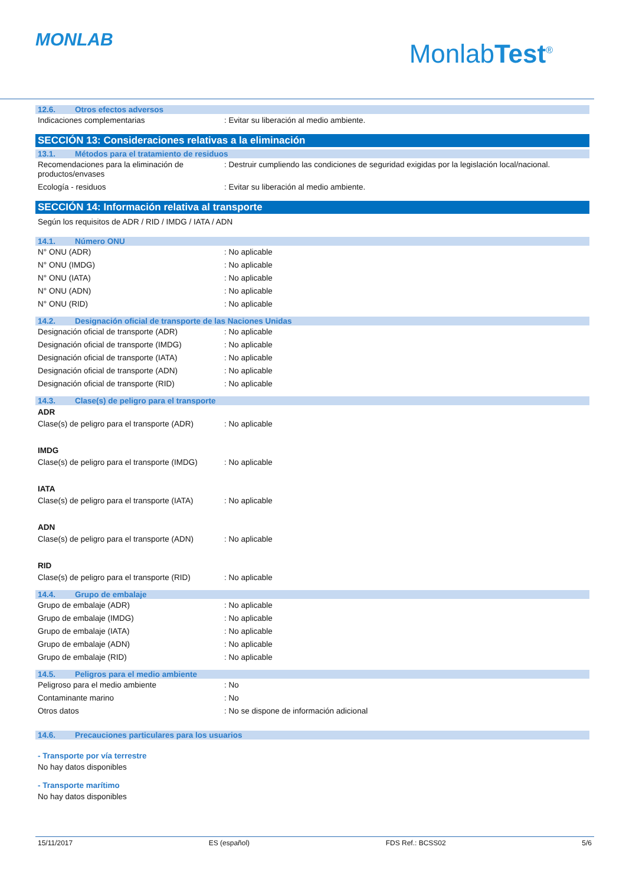MONLAB
MonlabTest<sup>®</sup>
12.6. Otros efectos adversos
Indicaciones complementarias : Evitar su liberación al medio ambiente.
SECCIÓN 13: Consideraciones relativas a la eliminación
13.1. Métodos para el tratamiento de residuos
Recomendaciones para la eliminación de productos/envases
: Destruir cumpliendo las condiciones de seguridad exigidas por la legislación local/nacional.
Ecología - residuos : Evitar su liberación al medio ambiente.
SECCIÓN 14: Información relativa al transporte
Según los requisitos de ADR / RID / IMDG / IATA / ADN
14.1. Número ONU
N° ONU (ADR) : No aplicable
N° ONU (IMDG) : No aplicable
N° ONU (IATA) : No aplicable
N° ONU (ADN) : No aplicable
N° ONU (RID) : No aplicable
14.2. Designación oficial de transporte de las Naciones Unidas
Designación oficial de transporte (ADR) : No aplicable
Designación oficial de transporte (IMDG)
: No aplicable
Designación oficial de transporte (IATA)
: No aplicable
Designación oficial de transporte (ADN) : No aplicable
Designación oficial de transporte (RID) : No aplicable
14.3. Clase(s) de peligro para el transporte
ADR
Clase(s) de peligro para el transporte (ADR)
: No aplicable
IMDG
Clase(s) de peligro para el transporte (IMDG)
: No aplicable
IATA
Clase(s) de peligro para el transporte (IATA)
: No aplicable
ADN
Clase(s) de peligro para el transporte (ADN)
: No aplicable
RID
Clase(s) de peligro para el transporte (RID)
: No aplicable
14.4. Grupo de embalaje
Grupo de embalaje (ADR) : No aplicable
Grupo de embalaje (IMDG) : No aplicable
Grupo de embalaje (IATA) : No aplicable
Grupo de embalaje (ADN) : No aplicable
Grupo de embalaje (RID) : No aplicable
14.5. Peligros para el medio ambiente
Peligroso para el medio ambiente : No
Contaminante marino : No
Otros datos : No se dispone de información adicional
14.6. Precauciones particulares para los usuarios
- Transporte por vía terrestre
No hay datos disponibles
- Transporte marítimo
No hay datos disponibles
15/11/2017 ES (español) FDS Ref.: BCSS02 5/6